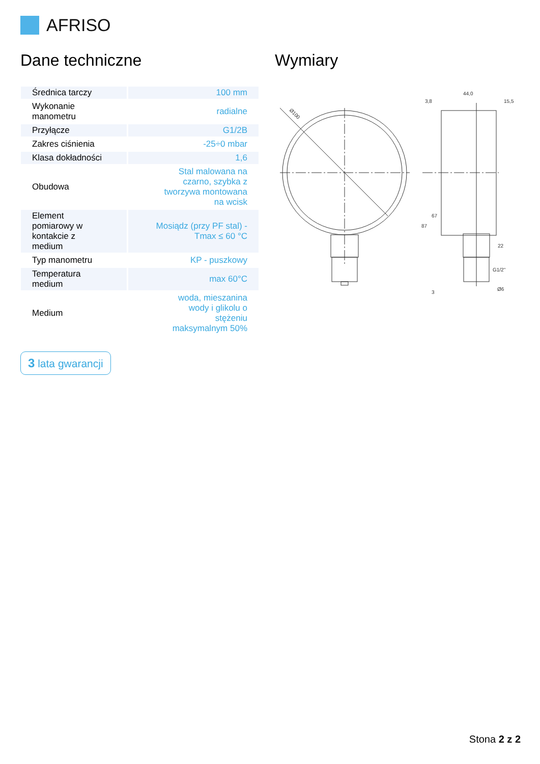AFRISO
Dane techniczne
| Średnica tarczy | 100 mm |
| Wykonanie manometru | radialne |
| Przyłącze | G1/2B |
| Zakres ciśnienia | -25÷0 mbar |
| Klasa dokładności | 1,6 |
| Obudowa | Stal malowana na czarno, szybka z tworzywa montowana na wcisk |
| Element pomiarowy w kontakcie z medium | Mosiądz (przy PF stal) - Tmax ≤ 60 °C |
| Typ manometru | KP - puszkowy |
| Temperatura medium | max 60°C |
| Medium | woda, mieszanina wody i glikolu o stężeniu maksymalnym 50% |
3 lata gwarancji
Wymiary
Ø100
44,0
3,8
15,5
22
G1/2"
Ø6
67
87
3
Stona 2 z 2